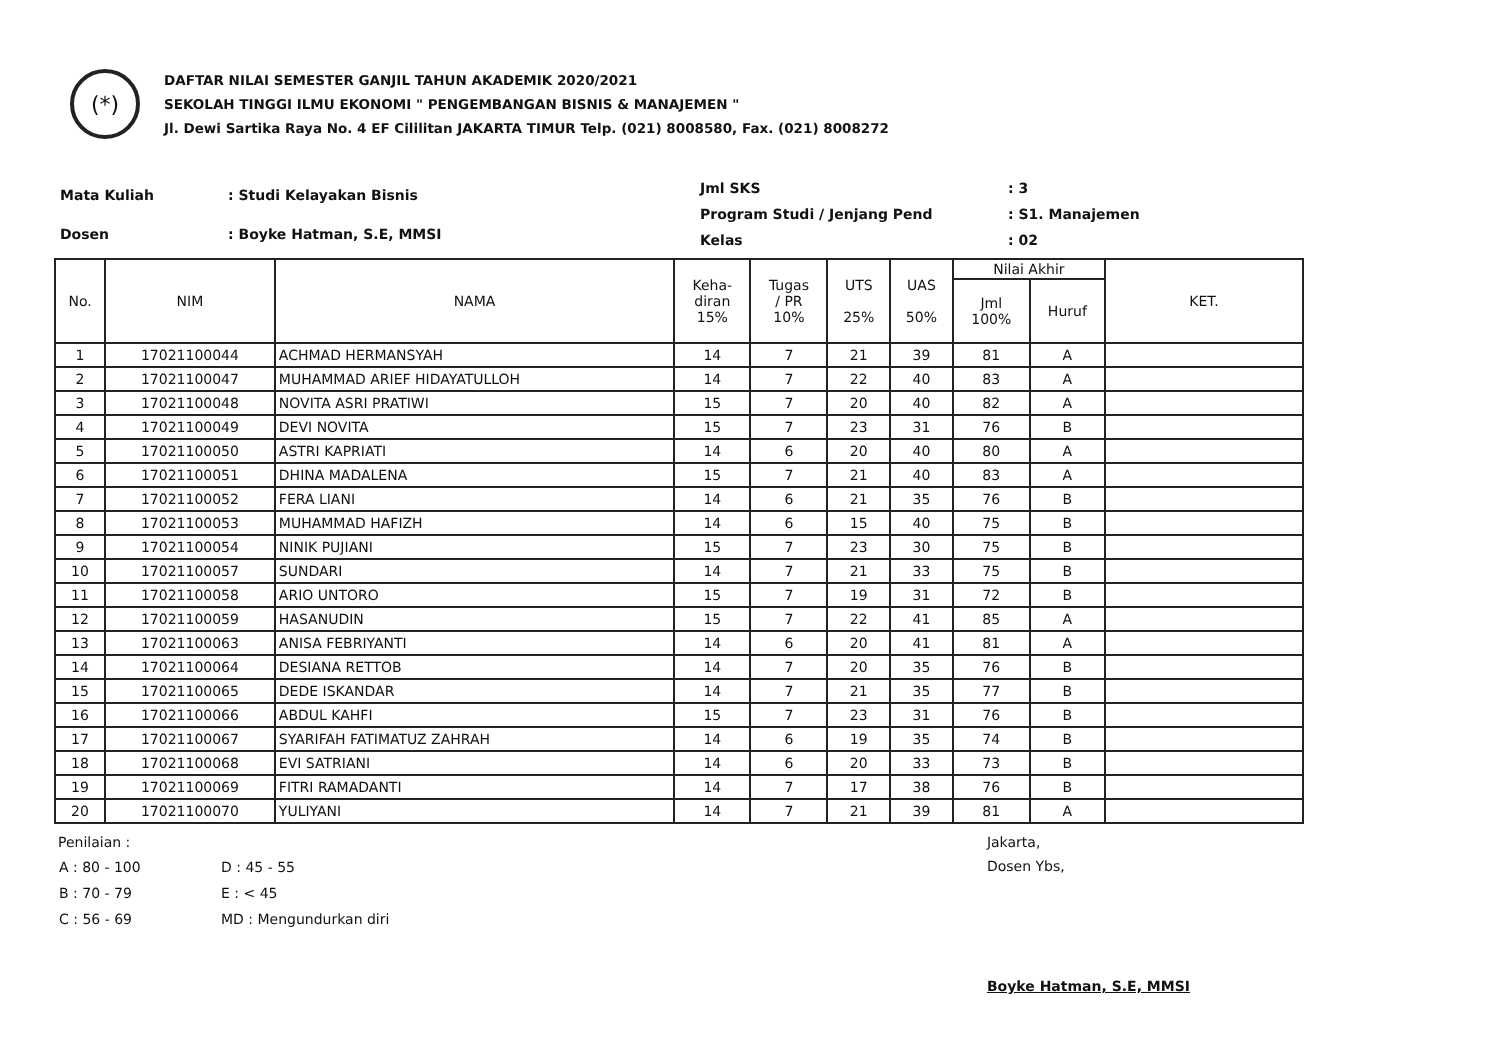(*)
DAFTAR NILAI SEMESTER GANJIL TAHUN AKADEMIK 2020/2021
SEKOLAH TINGGI ILMU EKONOMI " PENGEMBANGAN BISNIS & MANAJEMEN "
Jl. Dewi Sartika Raya No. 4 EF Cililitan JAKARTA TIMUR Telp. (021) 8008580, Fax. (021) 8008272
| Mata Kuliah | : Studi Kelayakan Bisnis |
| Dosen | : Boyke Hatman, S.E, MMSI |
| Jml SKS | : 3 |
| Program Studi / Jenjang Pend | : S1. Manajemen |
| Kelas | : 02 |
| No. | NIM | NAMA | Keha- diran 15% | Tugas / PR 10% | UTS 25% | UAS 50% | Nilai Akhir | | KET. |
| --- | --- | --- | --- | --- | --- | --- | --- | --- | --- |
| | | | | | | | Jml 100% | Huruf | |
| 1 | 17021100044 | ACHMAD HERMANSYAH | 14 | 7 | 21 | 39 | 81 | A | |
| 2 | 17021100047 | MUHAMMAD ARIEF HIDAYATULLOH | 14 | 7 | 22 | 40 | 83 | A | |
| 3 | 17021100048 | NOVITA ASRI PRATIWI | 15 | 7 | 20 | 40 | 82 | A | |
| 4 | 17021100049 | DEVI NOVITA | 15 | 7 | 23 | 31 | 76 | B | |
| 5 | 17021100050 | ASTRI KAPRIATI | 14 | 6 | 20 | 40 | 80 | A | |
| 6 | 17021100051 | DHINA MADALENA | 15 | 7 | 21 | 40 | 83 | A | |
| 7 | 17021100052 | FERA LIANI | 14 | 6 | 21 | 35 | 76 | B | |
| 8 | 17021100053 | MUHAMMAD HAFIZH | 14 | 6 | 15 | 40 | 75 | B | |
| 9 | 17021100054 | NINIK PUJIANI | 15 | 7 | 23 | 30 | 75 | B | |
| 10 | 17021100057 | SUNDARI | 14 | 7 | 21 | 33 | 75 | B | |
| 11 | 17021100058 | ARIO UNTORO | 15 | 7 | 19 | 31 | 72 | B | |
| 12 | 17021100059 | HASANUDIN | 15 | 7 | 22 | 41 | 85 | A | |
| 13 | 17021100063 | ANISA FEBRIYANTI | 14 | 6 | 20 | 41 | 81 | A | |
| 14 | 17021100064 | DESIANA RETTOB | 14 | 7 | 20 | 35 | 76 | B | |
| 15 | 17021100065 | DEDE ISKANDAR | 14 | 7 | 21 | 35 | 77 | B | |
| 16 | 17021100066 | ABDUL KAHFI | 15 | 7 | 23 | 31 | 76 | B | |
| 17 | 17021100067 | SYARIFAH FATIMATUZ ZAHRAH | 14 | 6 | 19 | 35 | 74 | B | |
| 18 | 17021100068 | EVI SATRIANI | 14 | 6 | 20 | 33 | 73 | B | |
| 19 | 17021100069 | FITRI RAMADANTI | 14 | 7 | 17 | 38 | 76 | B | |
| 20 | 17021100070 | YULIYANI | 14 | 7 | 21 | 39 | 81 | A | |
Penilaian :
| A : 80 - 100 | D : 45 - 55 |
| B : 70 - 79 | E : < 45 |
| C : 56 - 69 | MD : Mengundurkan diri |
Jakarta,
Dosen Ybs,
Boyke Hatman, S.E, MMSI